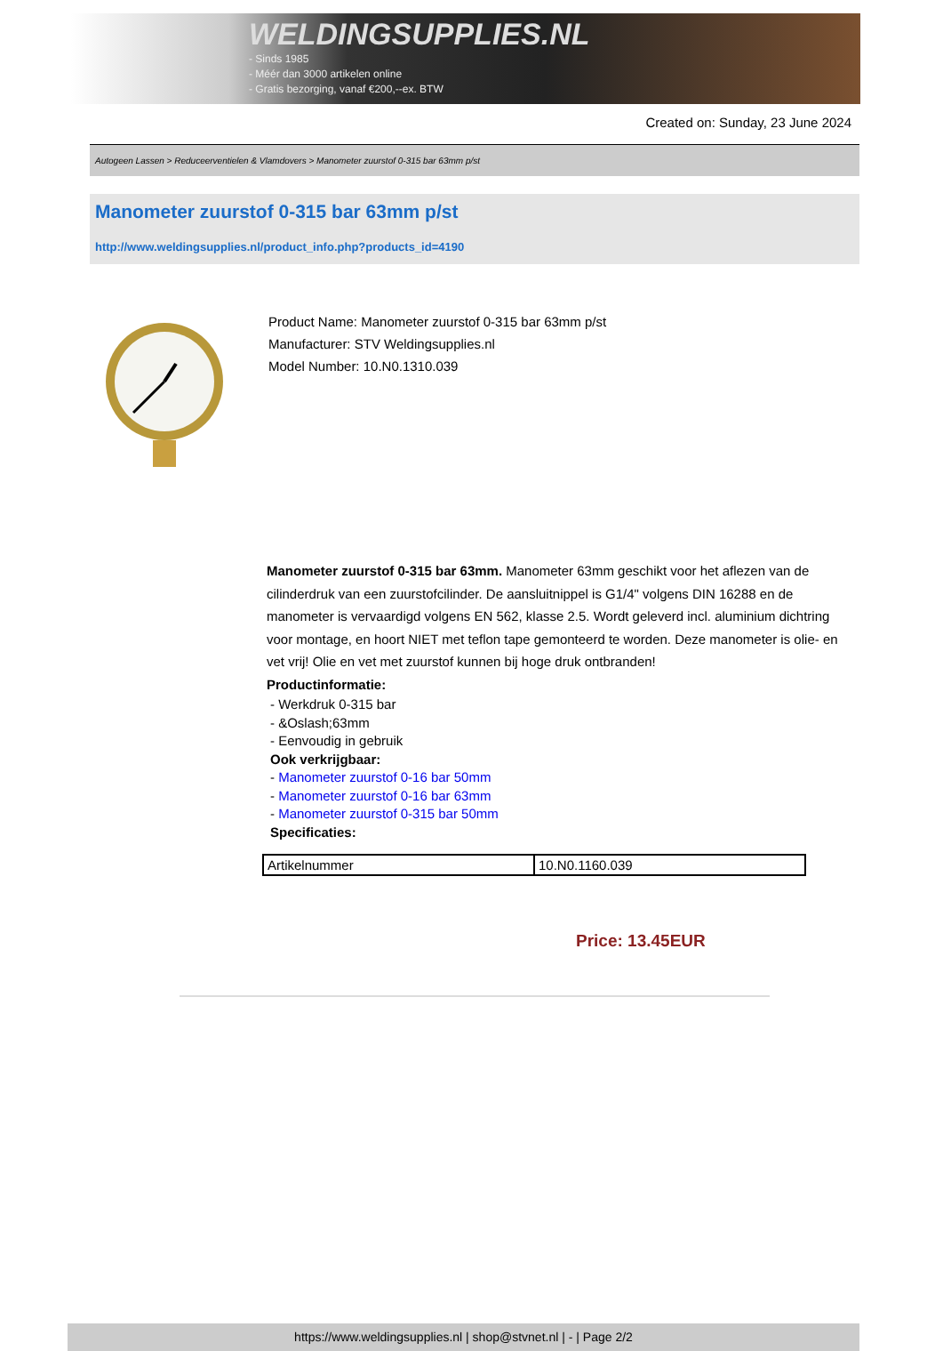WELDINGSUPPLIES.NL
- Sinds 1985
- Méér dan 3000 artikelen online
- Gratis bezorging, vanaf €200,--ex. BTW
Created on: Sunday, 23 June 2024
Autogeen Lassen > Reduceerventielen & Vlamdovers > Manometer zuurstof 0-315 bar 63mm p/st
Manometer zuurstof 0-315 bar 63mm p/st
http://www.weldingsupplies.nl/product_info.php?products_id=4190
Product Name: Manometer zuurstof 0-315 bar 63mm p/st
Manufacturer: STV Weldingsupplies.nl
Model Number: 10.N0.1310.039
Manometer zuurstof 0-315 bar 63mm. Manometer 63mm geschikt voor het aflezen van de cilinderdruk van een zuurstofcilinder. De aansluitnippel is G1/4" volgens DIN 16288 en de manometer is vervaardigd volgens EN 562, klasse 2.5. Wordt geleverd incl. aluminium dichtring voor montage, en hoort NIET met teflon tape gemonteerd te worden. Deze manometer is olie- en vet vrij! Olie en vet met zuurstof kunnen bij hoge druk ontbranden!
Productinformatie:
- Werkdruk 0-315 bar
- &Oslash;63mm
- Eenvoudig in gebruik
Ook verkrijgbaar:
- Manometer zuurstof 0-16 bar 50mm
- Manometer zuurstof 0-16 bar 63mm
- Manometer zuurstof 0-315 bar 50mm
Specificaties:
| Artikelnummer | 10.N0.1160.039 |
Price: 13.45EUR
https://www.weldingsupplies.nl | shop@stvnet.nl | - | Page 2/2